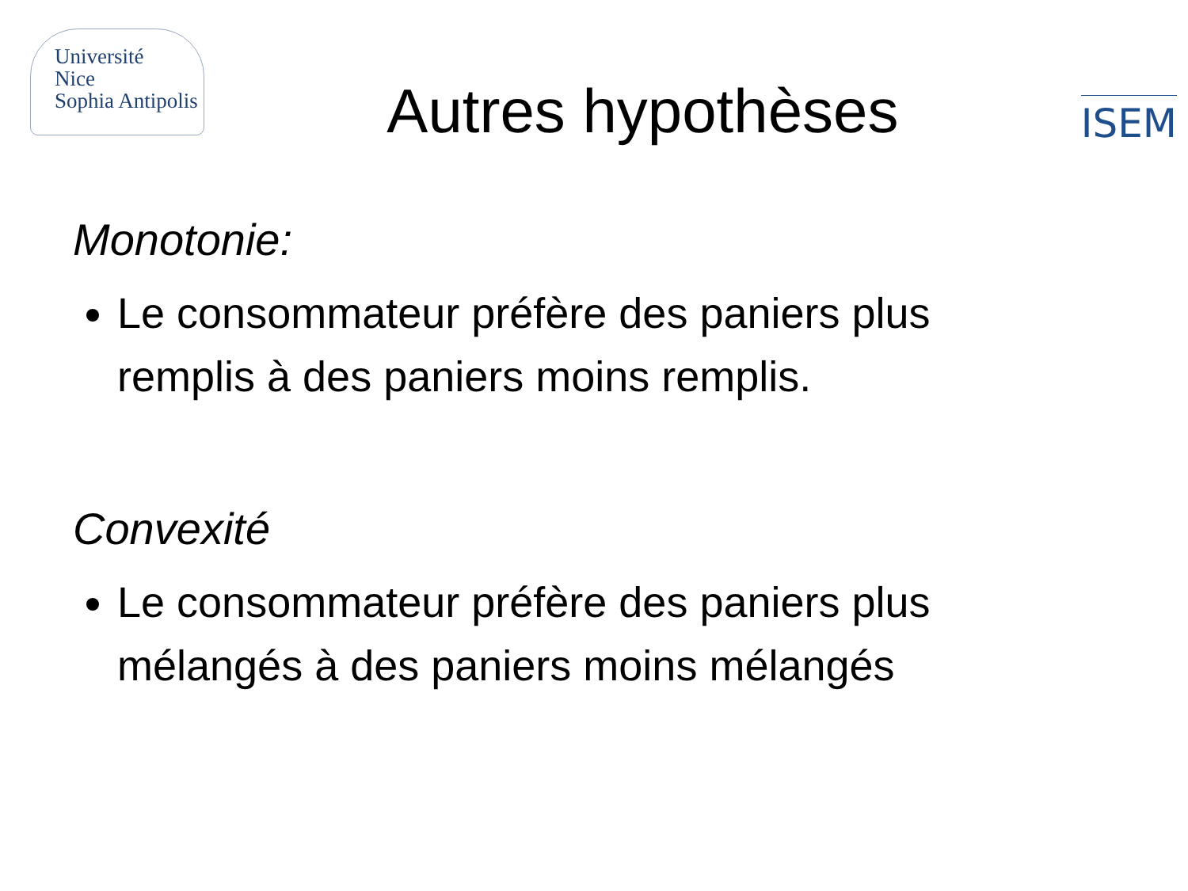Université
Nice
Sophia Antipolis
Autres hypothèses
ISEM
Monotonie:
Le consommateur préfère des paniers plus remplis à des paniers moins remplis.
Convexité
Le consommateur préfère des paniers plus mélangés à des paniers moins mélangés